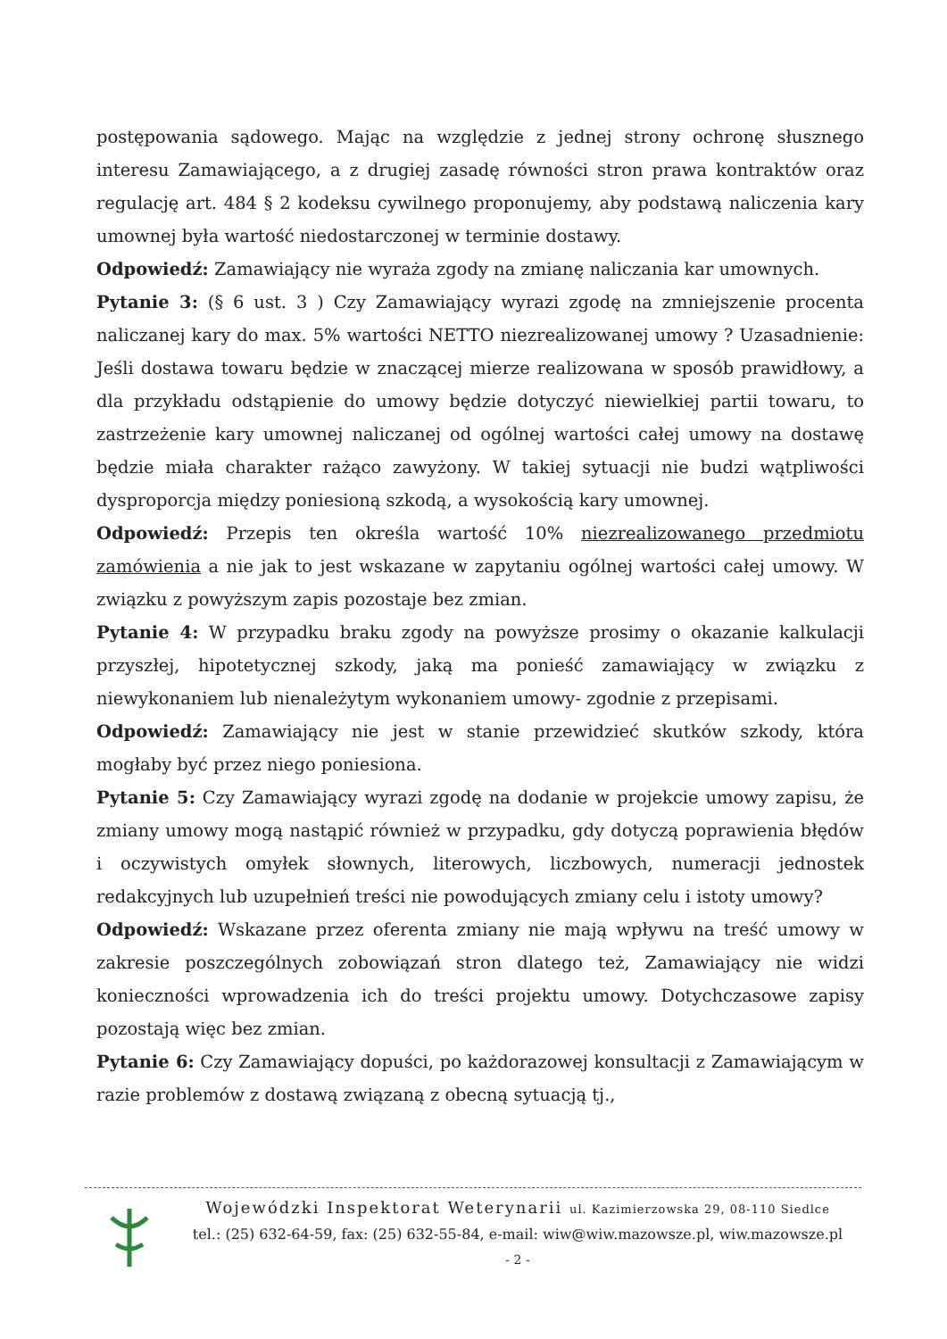postępowania sądowego. Mając na względzie z jednej strony ochronę słusznego interesu Zamawiającego, a z drugiej zasadę równości stron prawa kontraktów oraz regulację art. 484 § 2 kodeksu cywilnego proponujemy, aby podstawą naliczenia kary umownej była wartość niedostarczonej w terminie dostawy.
Odpowiedź: Zamawiający nie wyraża zgody na zmianę naliczania kar umownych.
Pytanie 3: (§ 6 ust. 3 ) Czy Zamawiający wyrazi zgodę na zmniejszenie procenta naliczanej kary do max. 5% wartości NETTO niezrealizowanej umowy ? Uzasadnienie: Jeśli dostawa towaru będzie w znaczącej mierze realizowana w sposób prawidłowy, a dla przykładu odstąpienie do umowy będzie dotyczyć niewielkiej partii towaru, to zastrzeżenie kary umownej naliczanej od ogólnej wartości całej umowy na dostawę będzie miała charakter rażąco zawyżony. W takiej sytuacji nie budzi wątpliwości dysproporcja między poniesioną szkodą, a wysokością kary umownej.
Odpowiedź: Przepis ten określa wartość 10% niezrealizowanego przedmiotu zamówienia a nie jak to jest wskazane w zapytaniu ogólnej wartości całej umowy. W związku z powyższym zapis pozostaje bez zmian.
Pytanie 4: W przypadku braku zgody na powyższe prosimy o okazanie kalkulacji przyszłej, hipotetycznej szkody, jaką ma ponieść zamawiający w związku z niewykonaniem lub nienależytym wykonaniem umowy- zgodnie z przepisami.
Odpowiedź: Zamawiający nie jest w stanie przewidzieć skutków szkody, która mogłaby być przez niego poniesiona.
Pytanie 5: Czy Zamawiający wyrazi zgodę na dodanie w projekcie umowy zapisu, że zmiany umowy mogą nastąpić również w przypadku, gdy dotyczą poprawienia błędów i oczywistych omyłek słownych, literowych, liczbowych, numeracji jednostek redakcyjnych lub uzupełnień treści nie powodujących zmiany celu i istoty umowy?
Odpowiedź: Wskazane przez oferenta zmiany nie mają wpływu na treść umowy w zakresie poszczególnych zobowiązań stron dlatego też, Zamawiający nie widzi konieczności wprowadzenia ich do treści projektu umowy. Dotychczasowe zapisy pozostają więc bez zmian.
Pytanie 6: Czy Zamawiający dopuści, po każdorazowej konsultacji z Zamawiającym w razie problemów z dostawą związaną z obecną sytuacją tj.,
Wojewódzki Inspektorat Weterynarii ul. Kazimierzowska 29, 08-110 Siedlce
tel.: (25) 632-64-59, fax: (25) 632-55-84, e-mail: wiw@wiw.mazowsze.pl, wiw.mazowsze.pl
- 2 -